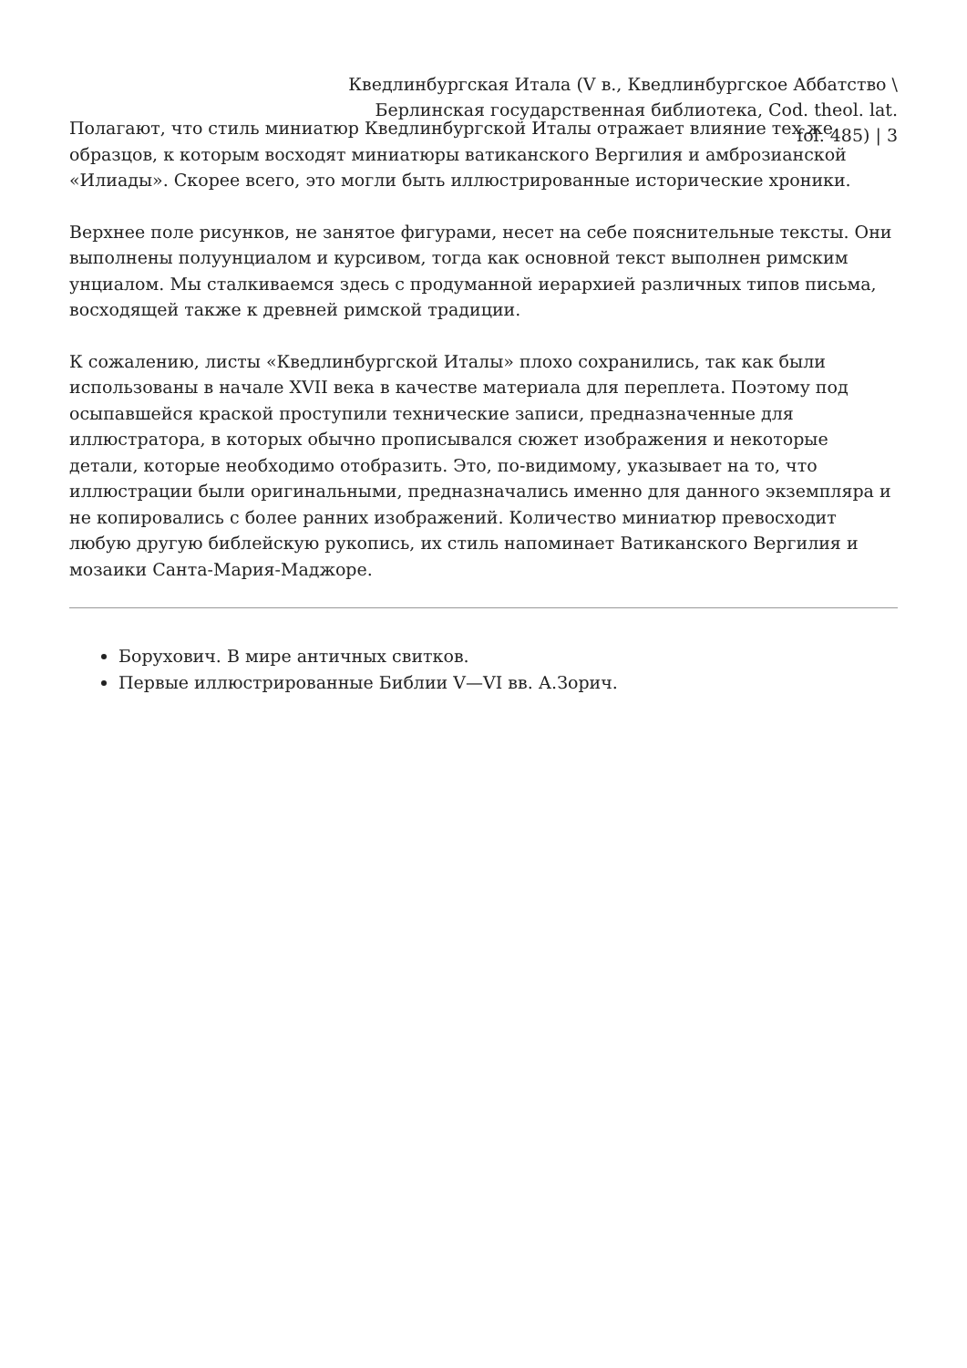Кведлинбургская Итала (V в., Кведлинбургское Аббатство \ Берлинская государственная библиотека, Cod. theol. lat. fol. 485) | 3
Полагают, что стиль миниатюр Кведлинбургской Италы отражает влияние тех же образцов, к которым восходят миниатюры ватиканского Вергилия и амброзианской «Илиады». Скорее всего, это могли быть иллюстрированные исторические хроники.
Верхнее поле рисунков, не занятое фигурами, несет на себе пояснительные тексты. Они выполнены полуунциалом и курсивом, тогда как основной текст выполнен римским унциалом. Мы сталкиваемся здесь с продуманной иерархией различных типов письма, восходящей также к древней римской традиции.
К сожалению, листы «Кведлинбургской Италы» плохо сохранились, так как были использованы в начале XVII века в качестве материала для переплета. Поэтому под осыпавшейся краской проступили технические записи, предназначенные для иллюстратора, в которых обычно прописывался сюжет изображения и некоторые детали, которые необходимо отобразить. Это, по-видимому, указывает на то, что иллюстрации были оригинальными, предназначались именно для данного экземпляра и не копировались с более ранних изображений. Количество миниатюр превосходит любую другую библейскую рукопись, их стиль напоминает Ватиканского Вергилия и мозаики Санта-Мария-Маджоре.
Борухович. В мире античных свитков.
Первые иллюстрированные Библии V—VI вв. А.Зорич.